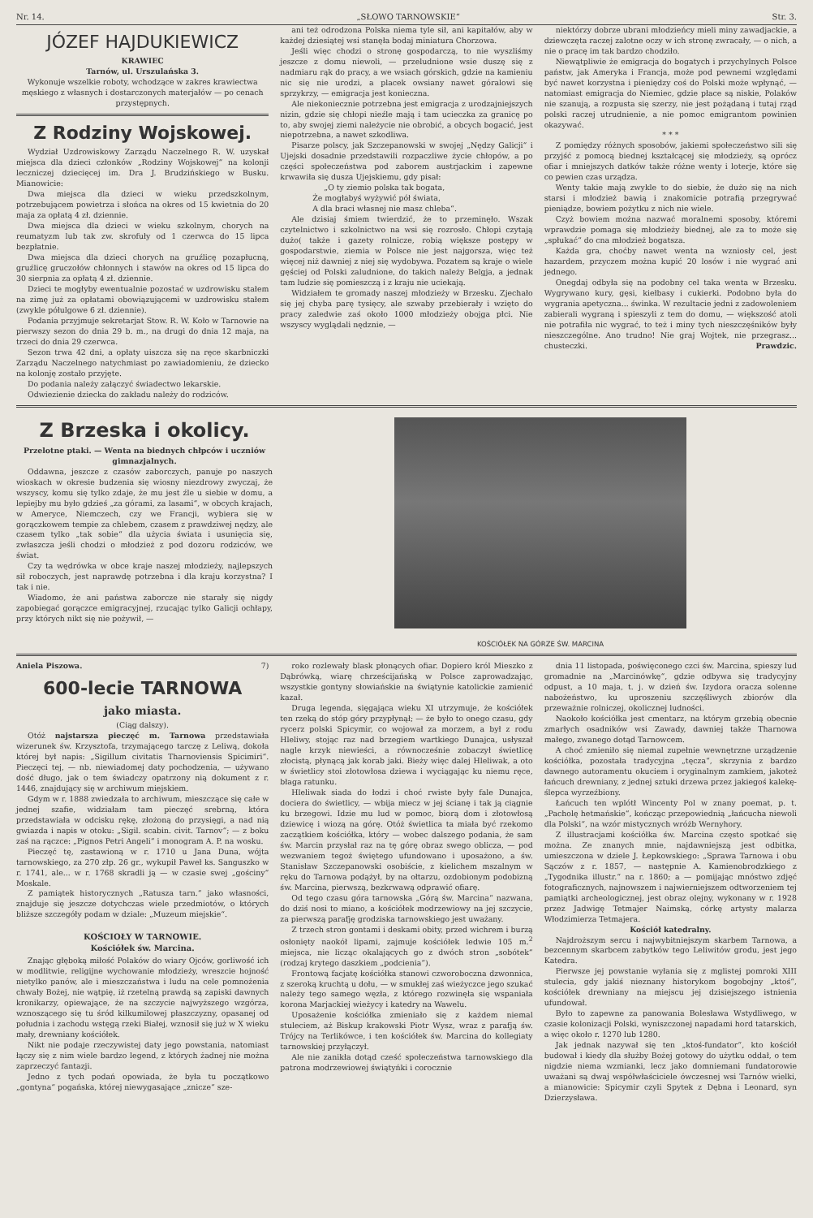Nr. 14. „SŁOWO TARNOWSKIE“Str. 3.
JÓZEF HAJDUKIEWICZ
KRAWIEC
Tarnów, ul. Urszulańska 3.
Wykonuje wszelkie roboty, wchodzące w zakres krawiectwa męskiego z własnych i dostarczonych materjałów — po cenach przystępnych.
Z Rodziny Wojskowej.
Wydział Uzdrowiskowy Zarządu Naczelnego R. W. uzyskał miejsca dla dzieci członków „Rodziny Wojskowej“ na kolonji leczniczej dziecięcej im. Dra J. Brudzińskiego w Busku. Mianowicie:
Dwa miejsca dla dzieci w wieku przedszkolnym, potrzebującem powietrza i słońca na okres od 15 kwietnia do 20 maja za opłatą 4 zł. dziennie.
Dwa miejsca dla dzieci w wieku szkolnym, chorych na reumatyzm lub tak zw. skrofuły od 1 czerwca do 15 lipca bezpłatnie.
Dwa miejsca dla dzieci chorych na gruźlicę pozapłucną, gruźlicę gruczołów chłonnych i stawów na okres od 15 lipca do 30 sierpnia za opłatą 4 zł. dziennie.
Dzieci te mogłyby ewentualnie pozostać w uzdrowisku stałem na zimę już za opłatami obowiązującemi w uzdrowisku stałem (zwykle półulgowe 6 zł. dziennie).
Podania przyjmuje sekretarjat Stow. R. W. Koło w Tarnowie na pierwszy sezon do dnia 29 b. m., na drugi do dnia 12 maja, na trzeci do dnia 29 czerwca.
Sezon trwa 42 dni, a opłaty uiszcza się na ręce skarbniczki Zarządu Naczelnego natychmiast po zawiadomieniu, że dziecko na kolonję zostało przyjęte.
Do podania należy załączyć świadectwo lekarskie.
Odwiezienie dziecka do zakładu należy do rodziców.
ani też odrodzona Polska niema tyle sił, ani kapitałów, aby w każdej dziesiątej wsi stanęła bodaj miniatura Chorzowa.
Jeśli więc chodzi o stronę gospodarczą, to nie wyszliśmy jeszcze z domu niewoli, — przeludnione wsie duszę się z nadmiaru rąk do pracy, a we wsiach górskich, gdzie na kamieniu nic się nie urodzi, a placek owsiany nawet góralowi się sprzykrzy, — emigracja jest konieczna.
Ale niekoniecznie potrzebna jest emigracja z urodzajniejszych nizin, gdzie się chłopi nieźle mają i tam ucieczka za granicę po to, aby swojej ziemi należycie nie obrobić, a obcych bogacić, jest niepotrzebna, a nawet szkodliwa.
Pisarze polscy, jak Szczepanowski w swojej „Nędzy Galicji“ i Ujejski dosadnie przedstawili rozpaczliwe życie chłopów, a po części społeczeństwa pod zaborem austrjackim i zapewne krwawiła się dusza Ujejskiemu, gdy pisał:
„O ty ziemio polska tak bogata,
Że mogłabyś wyżywić pół świata,
A dla braci własnej nie masz chleba“.
Ale dzisiaj śmiem twierdzić, że to przeminęło. Wszak czytelnictwo i szkolnictwo na wsi się rozrosło. Chłopi czytają dużo( także i gazety rolnicze, robią większe postępy w gospodarstwie, ziemia w Polsce nie jest najgorsza, więc też więcej niż dawniej z niej się wydobywa. Pozatem są kraje o wiele gęściej od Polski zaludnione, do takich należy Belgja, a jednak tam ludzie się pomieszczą i z kraju nie uciekają.
Widziałem te gromady naszej młodzieży w Brzesku. Zjechało się jej chyba parę tysięcy, ale szwaby przebierały i wzięto do pracy zaledwie zaś około 1000 młodzieży obojga płci. Nie wszyscy wyglądali nędznie, —
niektórzy dobrze ubrani młodzieńcy mieli miny zawadjackie, a dziewczęta raczej zalotne oczy w ich stronę zwracały, — o nich, a nie o pracę im tak bardzo chodziło.
Niewątpliwie że emigracja do bogatych i przychylnych Polsce państw, jak Ameryka i Francja, może pod pewnemi względami być nawet korzystna i pieniędzy coś do Polski może wpłynąć, — natomiast emigracja do Niemiec, gdzie płace są niskie, Polaków nie szanują, a rozpusta się szerzy, nie jest pożądaną i tutaj rząd polski raczej utrudnienie, a nie pomoc emigrantom powinien okazywać.
* * *
Z pomiędzy różnych sposobów, jakiemi społeczeństwo sili się przyjść z pomocą biednej kształcącej się młodzieży, są oprócz ofiar i mniejszych datków także różne wenty i loterje, które się co pewien czas urządza.
Wenty takie mają zwykle to do siebie, że dużo się na nich starsi i młodzież bawią i znakomicie potrafią przegrywać pieniądze, bowiem pożytku z nich nie wiele.
Czyż bowiem można nazwać moralnemi sposoby, któremi wprawdzie pomaga się młodzieży biednej, ale za to może się „spłukać“ do cna młodzież bogatsza.
Każda gra, choćby nawet wenta na wzniosły cel, jest hazardem, przyczem można kupić 20 losów i nie wygrać ani jednego.
Onegdaj odbyła się na podobny cel taka wenta w Brzesku. Wygrywano kury, gęsi, kiełbasy i cukierki. Podobno była do wygrania apetyczna... świnka. W rezultacie jedni z zadowoleniem zabierali wygraną i spieszyli z tem do domu, — większość atoli nie potrafiła nic wygrać, to też i miny tych nieszczęśników były nieszczególne. Ano trudno! Nie graj Wojtek, nie przegrasz... chusteczki. Prawdzic.
Z Brzeska i okolicy.
Przelotne ptaki. — Wenta na biednych chłpców i uczniów gimnazjalnych.
Oddawna, jeszcze z czasów zaborczych, panuje po naszych wioskach w okresie budzenia się wiosny niezdrowy zwyczaj, że wszyscy, komu się tylko zdaje, że mu jest źle u siebie w domu, a lepiejby mu było gdzieś „za górami, za lasami“, w obcych krajach, w Ameryce, Niemczech, czy we Francji, wybiera się w gorączkowem tempie za chlebem, czasem z prawdziwej nędzy, ale czasem tylko „tak sobie“ dla użycia świata i usunięcia się, zwłaszcza jeśli chodzi o młodzież z pod dozoru rodziców, we świat.
Czy ta wędrówka w obce kraje naszej młodzieży, najlepszych sił roboczych, jest naprawdę potrzebna i dla kraju korzystna? I tak i nie.
Wiadomo, że ani państwa zaborcze nie starały się nigdy zapobiegać gorączce emigracyjnej, rzucając tylko Galicji ochłapy, przy których nikt się nie pożywił, —
KOŚCIÓŁEK NA GÓRZE ŚW. MARCINA
Aniela Piszowa. 7)
600-lecie TARNOWA
jako miasta.
(Ciąg dalszy).
Otóż najstarsza pieczęć m. Tarnowa przedstawiała wizerunek św. Krzysztofa, trzymającego tarczę z Leliwą, dokoła której był napis: „Sigillum civitatis Tharnoviensis Spicimiri“. Pieczęci tej, — nb. niewiadomej daty pochodzenia, — używano dość długo, jak o tem świadczy opatrzony nią dokument z r. 1446, znajdujący się w archiwum miejskiem.
Gdym w r. 1888 zwiedzała to archiwum, mieszczące się całe w jednej szafie, widziałam tam pieczęć srebrną, która przedstawiała w odcisku rękę, złożoną do przysięgi, a nad nią gwiazda i napis w otoku: „Sigil. scabin. civit. Tarnov“; — z boku zaś na rączce: „Pignos Petri Angeli“ i monogram A. P. na wosku.
Pieczęć tę, zastawioną w r. 1710 u Jana Duna, wójta tarnowskiego, za 270 złp. 26 gr., wykupił Paweł ks. Sanguszko w r. 1741, ale... w r. 1768 skradli ją — w czasie swej „gościny“ Moskale.
Z pamiątek historycznych „Ratusza tarn.“ jako własności, znajduje się jeszcze dotychczas wiele przedmiotów, o których bliższe szczegóły podam w dziale: „Muzeum miejskie“.
KOŚCIOŁY W TARNOWIE.
Kościółek św. Marcina.
Znając głęboką miłość Polaków do wiary Ojców, gorliwość ich w modlitwie, religijne wychowanie młodzieży, wreszcie hojność nietylko panów, ale i mieszczaństwa i ludu na cele pomnożenia chwały Bożej, nie wątpię, iż rzetelną prawdą są zapiski dawnych kronikarzy, opiewające, że na szczycie najwyższego wzgórza, wznoszącego się tu śród kilkumilowej płaszczyzny, opasanej od południa i zachodu wstęgą rzeki Białej, wznosił się już w X wieku mały, drewniany kościółek.
Nikt nie podaje rzeczywistej daty jego powstania, natomiast łączy się z nim wiele bardzo legend, z których żadnej nie można zaprzeczyć fantazji.
Jedno z tych podań opowiada, że była tu początkowo „gontyna“ pogańska, której niewygasające „znicze“ sze-
roko rozlewały blask płonących ofiar. Dopiero król Mieszko z Dąbrówką, wiarę chrześcijańską w Polsce zaprowadzając, wszystkie gontyny słowiańskie na świątynie katolickie zamienić kazał.
Druga legenda, sięgająca wieku XI utrzymuje, że kościółek ten rzeką do stóp góry przypłynął; — że było to onego czasu, gdy rycerz polski Spicymir, co wojował za morzem, a był z rodu Hleliwy, stojąc raz nad brzegiem wartkiego Dunajca, usłyszał nagle krzyk niewieści, a równocześnie zobaczył świetlicę złocistą, płynącą jak korab jaki. Bieży więc dalej Hleliwak, a oto w świetlicy stoi złotowłosa dziewa i wyciągając ku niemu ręce, błaga ratunku.
Hleliwak siada do łodzi i choć rwiste były fale Dunajca, dociera do świetlicy, — wbija miecz w jej ścianę i tak ją ciągnie ku brzegowi. Idzie mu lud w pomoc, biorą dom i złotowłosą dziewicę i wiozą na górę. Otóż świetlica ta miała być rzekomo zaczątkiem kościółka, który — wobec dalszego podania, że sam św. Marcin przysłał raz na tę górę obraz swego oblicza, — pod wezwaniem tegoż świętego ufundowano i uposażono, a św. Stanisław Szczepanowski osobiście, z kielichem mszalnym w ręku do Tarnowa podążył, by na ołtarzu, ozdobionym podobizną św. Marcina, pierwszą, bezkrwawą odprawić ofiarę.
Od tego czasu góra tarnowska „Górą św. Marcina“ nazwana, do dziś nosi to miano, a kościółek modrzewiowy na jej szczycie, za pierwszą parafję grodziska tarnowskiego jest uważany.
Z trzech stron gontami i deskami obity, przed wichrem i burzą osłonięty naokół lipami, zajmuje kościółek ledwie 105 m.<sup>2</sup> miejsca, nie licząc okalających go z dwóch stron „sobótek“ (rodzaj krytego daszkiem „podcienia“).
Frontową facjatę kościółka stanowi czworoboczna dzwonnica, z szeroką kruchtą u dołu, — w smukłej zaś wieżyczce jego szukać należy tego samego węzła, z którego rozwinęła się wspaniała korona Marjackiej wieżycy i katedry na Wawelu.
Uposażenie kościółka zmieniało się z każdem niemal stuleciem, aż Biskup krakowski Piotr Wysz, wraz z parafją św. Trójcy na Terlikówce, i ten kościółek św. Marcina do kollegiaty tarnowskiej przyłączył.
Ale nie zanikła dotąd cześć społeczeństwa tarnowskiego dla patrona modrzewiowej świątyńki i corocznie
dnia 11 listopada, poświęconego czci św. Marcina, spieszy lud gromadnie na „Marcinówkę“, gdzie odbywa się tradycyjny odpust, a 10 maja, t. j. w dzień św. Izydora oracza solenne nabożeństwo, ku uproszeniu szczęśliwych zbiorów dla przeważnie rolniczej, okolicznej ludności.
Naokoło kościółka jest cmentarz, na którym grzebią obecnie zmarłych osadników wsi Zawady, dawniej także Tharnowa małego, zwanego dotąd Tarnowcem.
A choć zmieniło się niemal zupełnie wewnętrzne urządzenie kościółka, pozostała tradycyjna „tęcza“, skrzynia z bardzo dawnego autoramentu okuciem i oryginalnym zamkiem, jakoteż łańcuch drewniany, z jednej sztuki drzewa przez jakiegoś kalekę-ślepca wyrzeźbiony.
Łańcuch ten wplótł Wincenty Pol w znany poemat, p. t. „Pacholę hetmańskie“, kończąc przepowiednią „łańcucha niewoli dla Polski“, na wzór mistycznych wróżb Wernyhory.
Z illustracjami kościółka św. Marcina często spotkać się można. Ze znanych mnie, najdawniejszą jest odbitka, umieszczona w dziele J. Łepkowskiego: „Sprawa Tarnowa i obu Sączów z r. 1857, — następnie A. Kamienobrodzkiego z „Tygodnika illustr.“ na r. 1860; a — pomijając mnóstwo zdjęć fotograficznych, najnowszem i najwierniejszem odtworzeniem tej pamiątki archeologicznej, jest obraz olejny, wykonany w r. 1928 przez Jadwigę Tetmajer Naimską, córkę artysty malarza Włodzimierza Tetmajera.
Kościół katedralny.
Najdroższym sercu i najwybitniejszym skarbem Tarnowa, a bezcennym skarbcem zabytków tego Leliwitów grodu, jest jego Katedra.
Pierwsze jej powstanie wyłania się z mglistej pomroki XIII stulecia, gdy jakiś nieznany historykom bogobojny „ktoś“, kościółek drewniany na miejscu jej dzisiejszego istnienia ufundował.
Było to zapewne za panowania Bolesława Wstydliwego, w czasie kolonizacji Polski, wyniszczonej napadami hord tatarskich, a więc około r. 1270 lub 1280.
Jak jednak nazywał się ten „ktoś-fundator“, kto kościół budował i kiedy dla służby Bożej gotowy do użytku oddał, o tem nigdzie niema wzmianki, lecz jako domniemani fundatorowie uważani są dwaj współwłaściciele ówczesnej wsi Tarnów wielki, a mianowicie: Spicymir czyli Spytek z Dębna i Leonard, syn Dzierzysława.